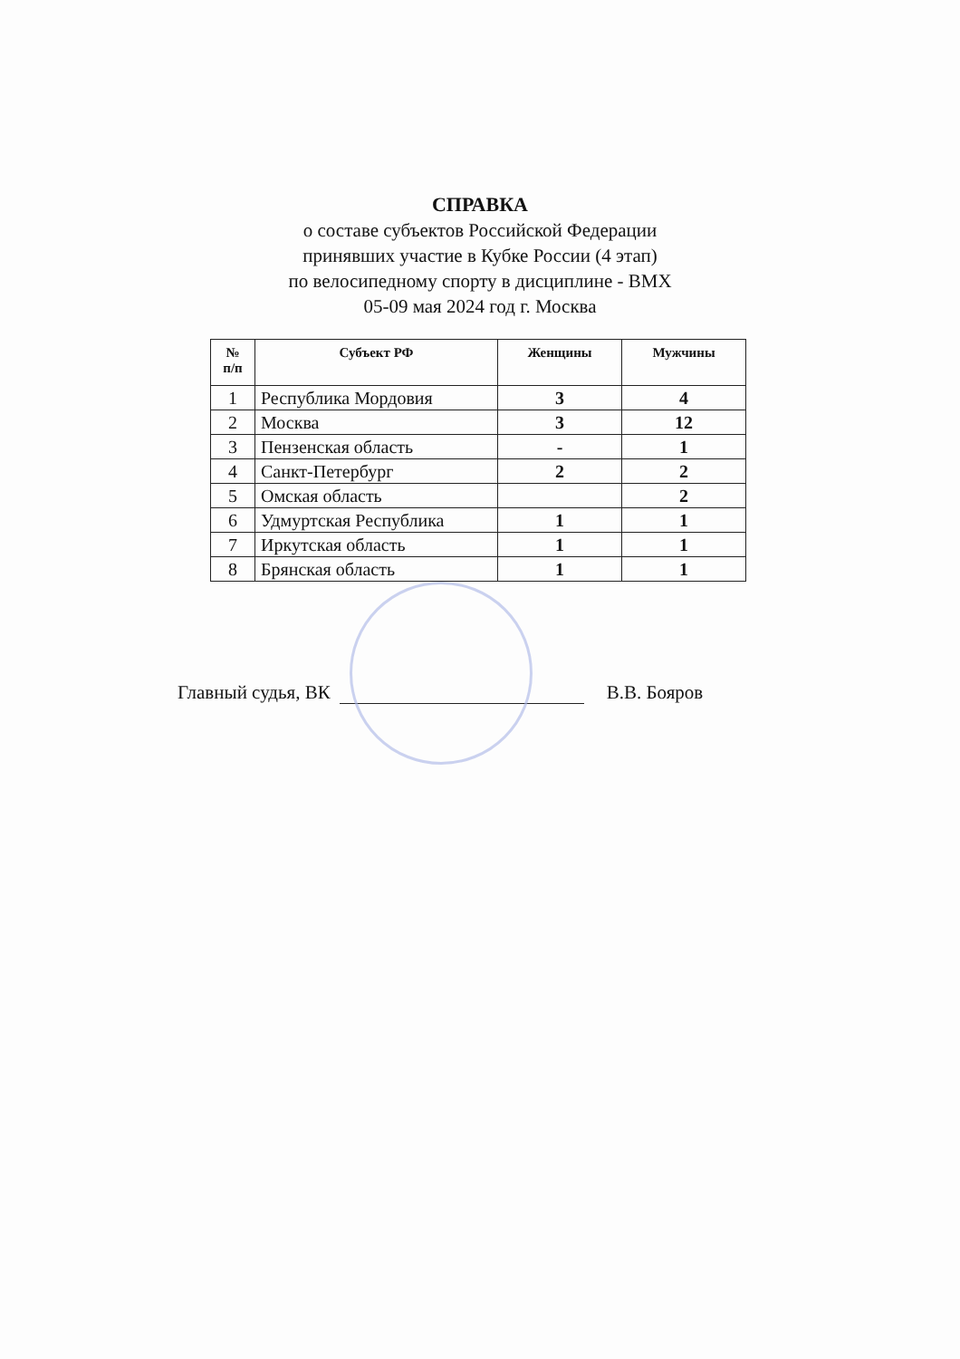СПРАВКА
о составе субъектов Российской Федерации
принявших участие в Кубке России (4 этап)
по велосипедному спорту в дисциплине - ВМХ
05-09 мая 2024 год г. Москва
| № п/п | Субъект РФ | Женщины | Мужчины |
| --- | --- | --- | --- |
| 1 | Республика Мордовия | 3 | 4 |
| 2 | Москва | 3 | 12 |
| 3 | Пензенская область | - | 1 |
| 4 | Санкт-Петербург | 2 | 2 |
| 5 | Омская область | | 2 |
| 6 | Удмуртская Республика | 1 | 1 |
| 7 | Иркутская область | 1 | 1 |
| 8 | Брянская область | 1 | 1 |
Главный судья, ВК В.В. Бояров